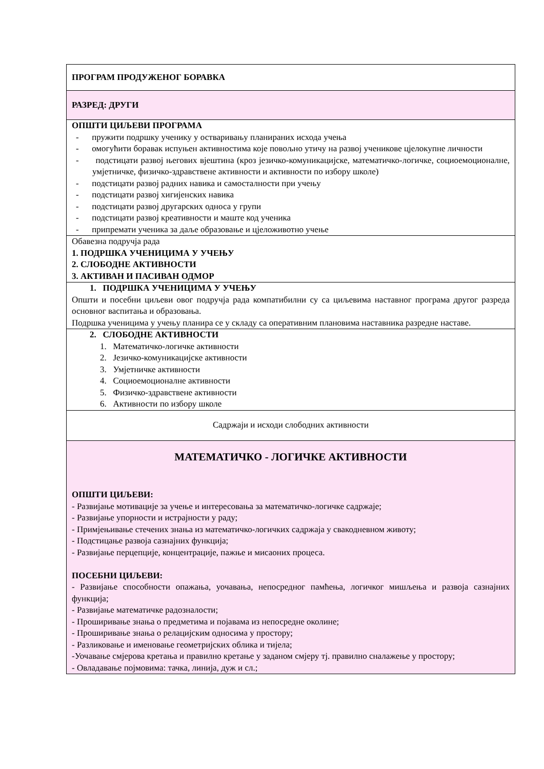| ПРОГРАМ ПРОДУЖЕНОГ БОРАВКА |
| РАЗРЕД: ДРУГИ |
| ОПШТИ ЦИЉЕВИ ПРОГРАМА - пружити подршку ученику у остваривању планираних исхода учења - омогућити боравак испуњен активностима које повољно утичу на развој ученикове цјелокупне личности - подстицати развој његових вјештина (кроз језичко-комуникацијске, математичко-логичке, социоемоционалне, умјетничке, физичко-здравствене активности и активности по избору школе) - подстицати развој радних навика и самосталности при учењу - подстицати развој хигијенских навика - подстицати развој другарских односа у групи - подстицати развој креативности и маште код ученика - припремати ученика за даље образовање и цјеложивотно учење |
| Обавезна подручја рада 1. ПОДРШКА УЧЕНИЦИМА У УЧЕЊУ 2. СЛОБОДНЕ АКТИВНОСТИ 3. АКТИВАН И ПАСИВАН ОДМОР |
| 1. ПОДРШКА УЧЕНИЦИМА У УЧЕЊУ Општи и посебни циљеви овог подручја рада компатибилни су са циљевима наставног програма другог разреда основног васпитања и образовања. Подршка ученицима у учењу планира се у складу са оперативним плановима наставника разредне наставе. |
| 2. СЛОБОДНЕ АКТИВНОСТИ 1. Математичко-логичке активности 2. Језичко-комуникацијске активности 3. Умјетничке активности 4. Социоемоционалне активности 5. Физичко-здравствене активности 6. Активности по избору школе |
| Садржаји и исходи слободних активности |
| МАТЕМАТИЧКО - ЛОГИЧКЕ АКТИВНОСТИ ОПШТИ ЦИЉЕВИ: - Развијање мотивације за учење и интересовања за математичко-логичке садржаје; - Развијање упорности и истрајности у раду; - Примјењивање стечених знања из математичко-логичких садржаја у свакодневном животу; - Подстицање развоја сазнајних функција; - Развијање перцепције, концентрације, пажње и мисаоних процеса. ПОСЕБНИ ЦИЉЕВИ: - Развијање способности опажања, уочавања, непосредног памћења, логичког мишљења и развоја сазнајних функција; - Развијање математичке радозналости; - Проширивање знања о предметима и појавама из непосредне околине; - Проширивање знања о релацијским односима у простору; - Разликовање и именовање геометријских облика и тијела; -Уочавање смјерова кретања и правилно кретање у заданом смјеру тј. правилно сналажење у простору; - Овладавање појмовима: тачка, линија, дуж и сл.; |